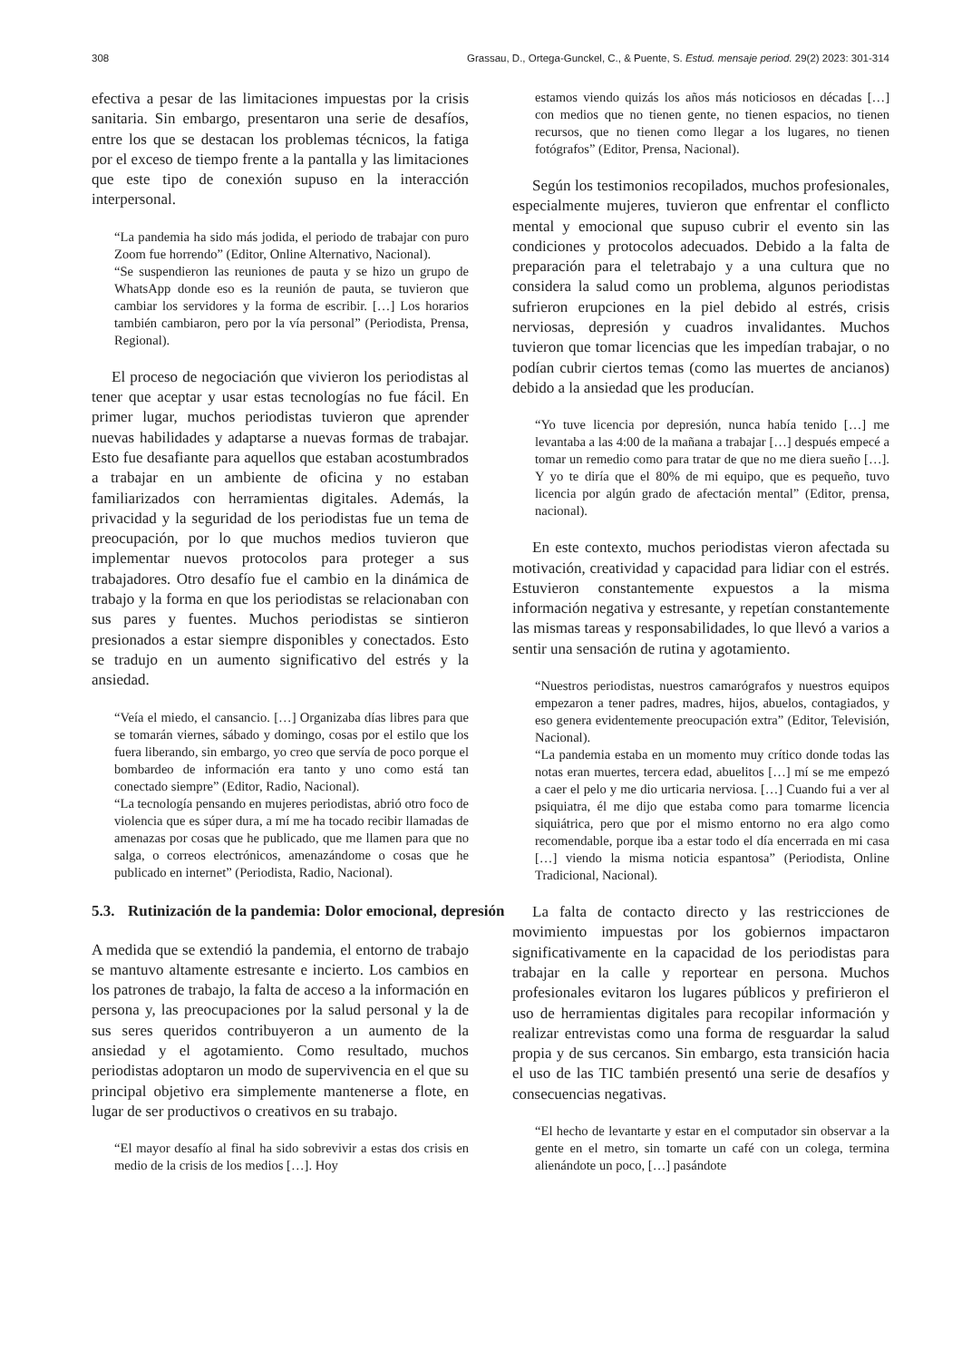308 Grassau, D., Ortega-Gunckel, C., & Puente, S. Estud. mensaje period. 29(2) 2023: 301-314
efectiva a pesar de las limitaciones impuestas por la crisis sanitaria. Sin embargo, presentaron una serie de desafíos, entre los que se destacan los problemas técnicos, la fatiga por el exceso de tiempo frente a la pantalla y las limitaciones que este tipo de conexión supuso en la interacción interpersonal.
“La pandemia ha sido más jodida, el periodo de trabajar con puro Zoom fue horrendo” (Editor, Online Alternativo, Nacional).
“Se suspendieron las reuniones de pauta y se hizo un grupo de WhatsApp donde eso es la reunión de pauta, se tuvieron que cambiar los servidores y la forma de escribir. […] Los horarios también cambiaron, pero por la vía personal” (Periodista, Prensa, Regional).
El proceso de negociación que vivieron los periodistas al tener que aceptar y usar estas tecnologías no fue fácil. En primer lugar, muchos periodistas tuvieron que aprender nuevas habilidades y adaptarse a nuevas formas de trabajar. Esto fue desafiante para aquellos que estaban acostumbrados a trabajar en un ambiente de oficina y no estaban familiarizados con herramientas digitales. Además, la privacidad y la seguridad de los periodistas fue un tema de preocupación, por lo que muchos medios tuvieron que implementar nuevos protocolos para proteger a sus trabajadores. Otro desafío fue el cambio en la dinámica de trabajo y la forma en que los periodistas se relacionaban con sus pares y fuentes. Muchos periodistas se sintieron presionados a estar siempre disponibles y conectados. Esto se tradujo en un aumento significativo del estrés y la ansiedad.
“Veía el miedo, el cansancio. […] Organizaba días libres para que se tomarán viernes, sábado y domingo, cosas por el estilo que los fuera liberando, sin embargo, yo creo que servía de poco porque el bombardeo de información era tanto y uno como está tan conectado siempre” (Editor, Radio, Nacional).
“La tecnología pensando en mujeres periodistas, abrió otro foco de violencia que es súper dura, a mí me ha tocado recibir llamadas de amenazas por cosas que he publicado, que me llamen para que no salga, o correos electrónicos, amenazándome o cosas que he publicado en internet” (Periodista, Radio, Nacional).
5.3. Rutinización de la pandemia: Dolor emocional, depresión
A medida que se extendió la pandemia, el entorno de trabajo se mantuvo altamente estresante e incierto. Los cambios en los patrones de trabajo, la falta de acceso a la información en persona y, las preocupaciones por la salud personal y la de sus seres queridos contribuyeron a un aumento de la ansiedad y el agotamiento. Como resultado, muchos periodistas adoptaron un modo de supervivencia en el que su principal objetivo era simplemente mantenerse a flote, en lugar de ser productivos o creativos en su trabajo.
“El mayor desafío al final ha sido sobrevivir a estas dos crisis en medio de la crisis de los medios […]. Hoy
estamos viendo quizás los años más noticiosos en décadas […] con medios que no tienen gente, no tienen espacios, no tienen recursos, que no tienen como llegar a los lugares, no tienen fotógrafos” (Editor, Prensa, Nacional).
Según los testimonios recopilados, muchos profesionales, especialmente mujeres, tuvieron que enfrentar el conflicto mental y emocional que supuso cubrir el evento sin las condiciones y protocolos adecuados. Debido a la falta de preparación para el teletrabajo y a una cultura que no considera la salud como un problema, algunos periodistas sufrieron erupciones en la piel debido al estrés, crisis nerviosas, depresión y cuadros invalidantes. Muchos tuvieron que tomar licencias que les impedían trabajar, o no podían cubrir ciertos temas (como las muertes de ancianos) debido a la ansiedad que les producían.
“Yo tuve licencia por depresión, nunca había tenido […] me levantaba a las 4:00 de la mañana a trabajar […] después empecé a tomar un remedio como para tratar de que no me diera sueño […]. Y yo te diría que el 80% de mi equipo, que es pequeño, tuvo licencia por algún grado de afectación mental” (Editor, prensa, nacional).
En este contexto, muchos periodistas vieron afectada su motivación, creatividad y capacidad para lidiar con el estrés. Estuvieron constantemente expuestos a la misma información negativa y estresante, y repetían constantemente las mismas tareas y responsabilidades, lo que llevó a varios a sentir una sensación de rutina y agotamiento.
“Nuestros periodistas, nuestros camarógrafos y nuestros equipos empezaron a tener padres, madres, hijos, abuelos, contagiados, y eso genera evidentemente preocupación extra” (Editor, Televisión, Nacional).
“La pandemia estaba en un momento muy crítico donde todas las notas eran muertes, tercera edad, abuelitos […] mí se me empezó a caer el pelo y me dio urticaria nerviosa. […] Cuando fui a ver al psiquiatra, él me dijo que estaba como para tomarme licencia siquiátrica, pero que por el mismo entorno no era algo como recomendable, porque iba a estar todo el día encerrada en mi casa […] viendo la misma noticia espantosa” (Periodista, Online Tradicional, Nacional).
La falta de contacto directo y las restricciones de movimiento impuestas por los gobiernos impactaron significativamente en la capacidad de los periodistas para trabajar en la calle y reportear en persona. Muchos profesionales evitaron los lugares públicos y prefirieron el uso de herramientas digitales para recopilar información y realizar entrevistas como una forma de resguardar la salud propia y de sus cercanos. Sin embargo, esta transición hacia el uso de las TIC también presentó una serie de desafíos y consecuencias negativas.
“El hecho de levantarte y estar en el computador sin observar a la gente en el metro, sin tomarte un café con un colega, termina alienándote un poco, […] pasándote